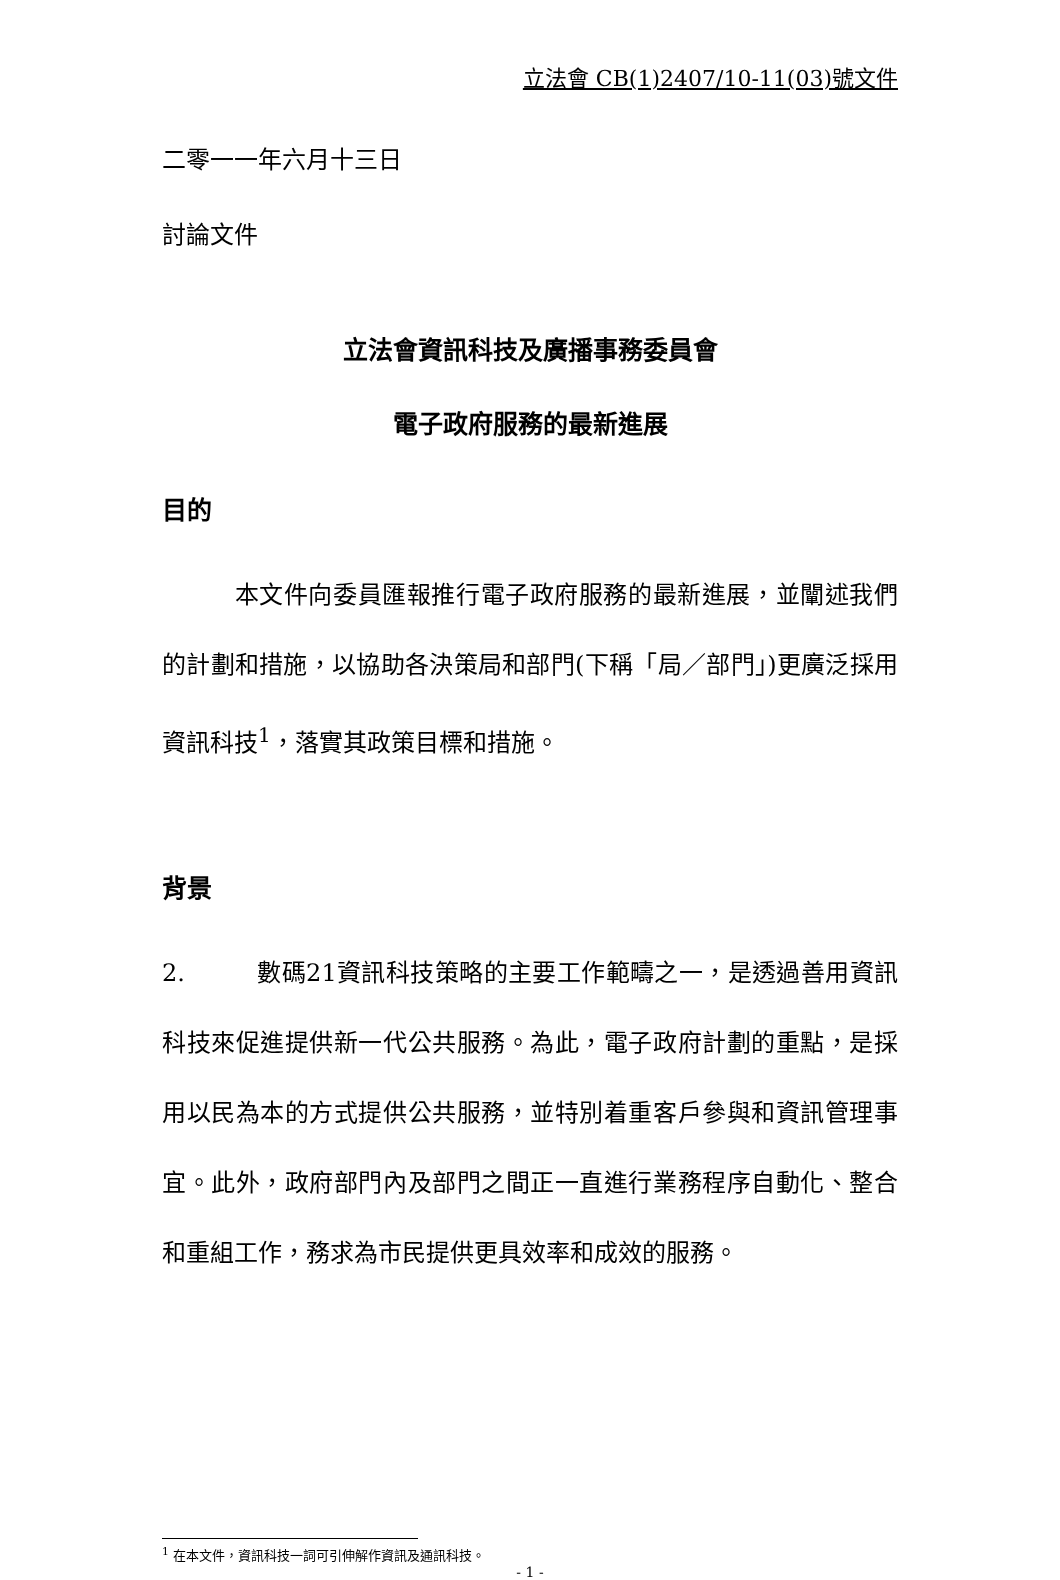立法會 CB(1)2407/10-11(03)號文件
二零一一年六月十三日
討論文件
立法會資訊科技及廣播事務委員會
電子政府服務的最新進展
目的
   本文件向委員匯報推行電子政府服務的最新進展，並闡述我們的計劃和措施，以協助各決策局和部門(下稱「局／部門」)更廣泛採用資訊科技<sup>1</sup>，落實其政策目標和措施。
背景
2.   數碼21資訊科技策略的主要工作範疇之一，是透過善用資訊科技來促進提供新一代公共服務。為此，電子政府計劃的重點，是採用以民為本的方式提供公共服務，並特別着重客戶參與和資訊管理事宜。此外，政府部門內及部門之間正一直進行業務程序自動化、整合和重組工作，務求為市民提供更具效率和成效的服務。
<sup>1</sup> 在本文件，資訊科技一詞可引伸解作資訊及通訊科技。
- 1 -